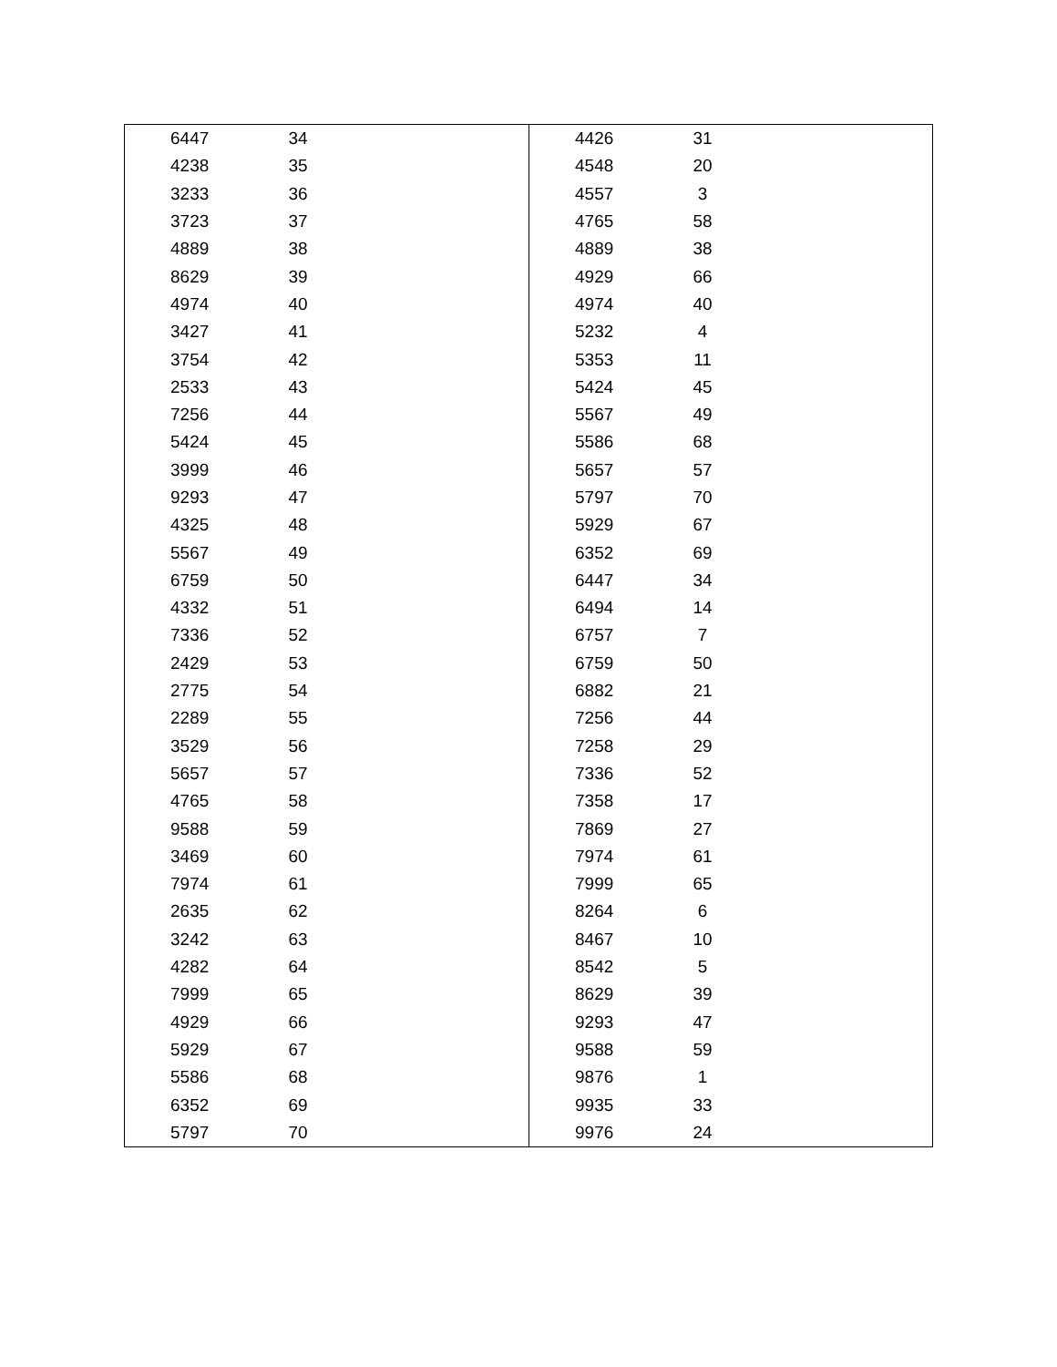| 6447 | 34 |
| 4238 | 35 |
| 3233 | 36 |
| 3723 | 37 |
| 4889 | 38 |
| 8629 | 39 |
| 4974 | 40 |
| 3427 | 41 |
| 3754 | 42 |
| 2533 | 43 |
| 7256 | 44 |
| 5424 | 45 |
| 3999 | 46 |
| 9293 | 47 |
| 4325 | 48 |
| 5567 | 49 |
| 6759 | 50 |
| 4332 | 51 |
| 7336 | 52 |
| 2429 | 53 |
| 2775 | 54 |
| 2289 | 55 |
| 3529 | 56 |
| 5657 | 57 |
| 4765 | 58 |
| 9588 | 59 |
| 3469 | 60 |
| 7974 | 61 |
| 2635 | 62 |
| 3242 | 63 |
| 4282 | 64 |
| 7999 | 65 |
| 4929 | 66 |
| 5929 | 67 |
| 5586 | 68 |
| 6352 | 69 |
| 5797 | 70 |
| 4426 | 31 |
| 4548 | 20 |
| 4557 | 3 |
| 4765 | 58 |
| 4889 | 38 |
| 4929 | 66 |
| 4974 | 40 |
| 5232 | 4 |
| 5353 | 11 |
| 5424 | 45 |
| 5567 | 49 |
| 5586 | 68 |
| 5657 | 57 |
| 5797 | 70 |
| 5929 | 67 |
| 6352 | 69 |
| 6447 | 34 |
| 6494 | 14 |
| 6757 | 7 |
| 6759 | 50 |
| 6882 | 21 |
| 7256 | 44 |
| 7258 | 29 |
| 7336 | 52 |
| 7358 | 17 |
| 7869 | 27 |
| 7974 | 61 |
| 7999 | 65 |
| 8264 | 6 |
| 8467 | 10 |
| 8542 | 5 |
| 8629 | 39 |
| 9293 | 47 |
| 9588 | 59 |
| 9876 | 1 |
| 9935 | 33 |
| 9976 | 24 |